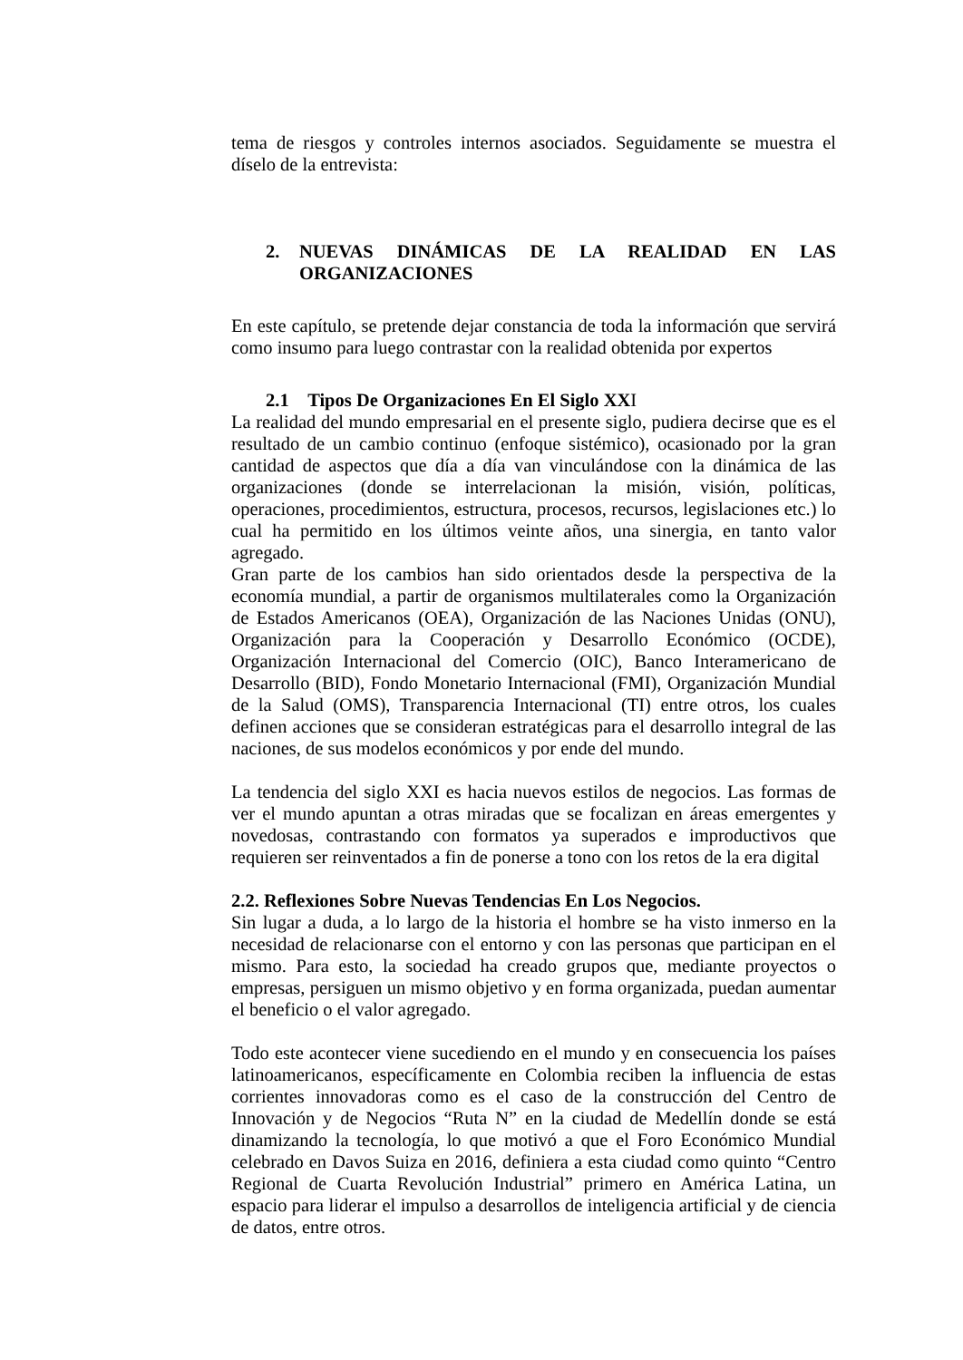tema de riesgos y controles internos asociados. Seguidamente se muestra el díselo de la entrevista:
2. NUEVAS DINÁMICAS DE LA REALIDAD EN LAS ORGANIZACIONES
En este capítulo, se pretende dejar constancia de toda la información que servirá como insumo para luego contrastar con la realidad obtenida por expertos
2.1 Tipos De Organizaciones En El Siglo XXI
La realidad del mundo empresarial en el presente siglo, pudiera decirse que es el resultado de un cambio continuo (enfoque sistémico), ocasionado por la gran cantidad de aspectos que día a día van vinculándose con la dinámica de las organizaciones (donde se interrelacionan la misión, visión, políticas, operaciones, procedimientos, estructura, procesos, recursos, legislaciones etc.) lo cual ha permitido en los últimos veinte años, una sinergia, en tanto valor agregado.
Gran parte de los cambios han sido orientados desde la perspectiva de la economía mundial, a partir de organismos multilaterales como la Organización de Estados Americanos (OEA), Organización de las Naciones Unidas (ONU), Organización para la Cooperación y Desarrollo Económico (OCDE), Organización Internacional del Comercio (OIC), Banco Interamericano de Desarrollo (BID), Fondo Monetario Internacional (FMI), Organización Mundial de la Salud (OMS), Transparencia Internacional (TI) entre otros, los cuales definen acciones que se consideran estratégicas para el desarrollo integral de las naciones, de sus modelos económicos y por ende del mundo.
La tendencia del siglo XXI es hacia nuevos estilos de negocios. Las formas de ver el mundo apuntan a otras miradas que se focalizan en áreas emergentes y novedosas, contrastando con formatos ya superados e improductivos que requieren ser reinventados a fin de ponerse a tono con los retos de la era digital
2.2. Reflexiones Sobre Nuevas Tendencias En Los Negocios.
Sin lugar a duda, a lo largo de la historia el hombre se ha visto inmerso en la necesidad de relacionarse con el entorno y con las personas que participan en el mismo. Para esto, la sociedad ha creado grupos que, mediante proyectos o empresas, persiguen un mismo objetivo y en forma organizada, puedan aumentar el beneficio o el valor agregado.
Todo este acontecer viene sucediendo en el mundo y en consecuencia los países latinoamericanos, específicamente en Colombia reciben la influencia de estas corrientes innovadoras como es el caso de la construcción del Centro de Innovación y de Negocios “Ruta N” en la ciudad de Medellín donde se está dinamizando la tecnología, lo que motivó a que el Foro Económico Mundial celebrado en Davos Suiza en 2016, definiera a esta ciudad como quinto “Centro Regional de Cuarta Revolución Industrial” primero en América Latina, un espacio para liderar el impulso a desarrollos de inteligencia artificial y de ciencia de datos, entre otros.